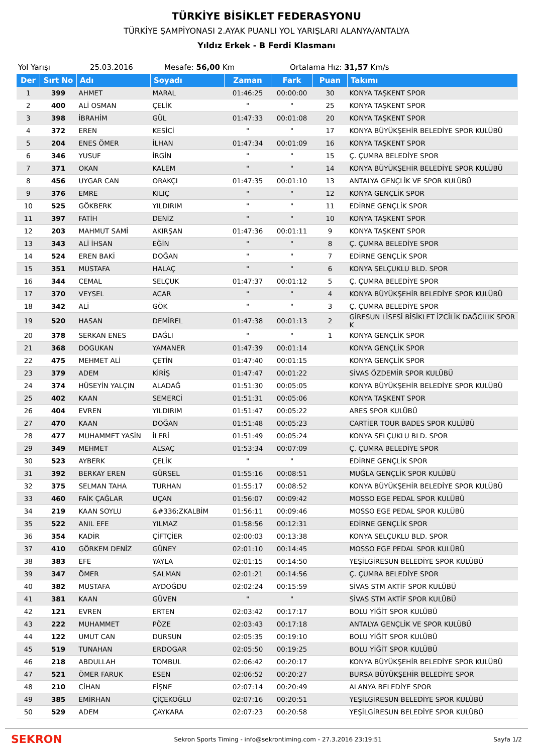TÜRKİYE BİSİKLET FEDERASYONU
TÜRKİYE ŞAMPİYONASI 2.AYAK PUANLI YOL YARIŞLARI ALANYA/ANTALYA
Yıldız Erkek - B Ferdi Klasmanı
Yol Yarışı 25.03.2016 Mesafe: 56,00 Km Ortalama Hız: 31,57 Km/s
| Der | Sırt No | Adı | Soyadı | Zaman | Fark | Puan | Takımı |
| --- | --- | --- | --- | --- | --- | --- | --- |
| 1 | 399 | AHMET | MARAL | 01:46:25 | 00:00:00 | 30 | KONYA TAŞKENT SPOR |
| 2 | 400 | ALİ OSMAN | ÇELİK | " | " | 25 | KONYA TAŞKENT SPOR |
| 3 | 398 | İBRAHİM | GÜL | 01:47:33 | 00:01:08 | 20 | KONYA TAŞKENT SPOR |
| 4 | 372 | EREN | KESİCİ | " | " | 17 | KONYA BÜYÜKŞEHİR BELEDİYE SPOR KULÜBÜ |
| 5 | 204 | ENES ÖMER | İLHAN | 01:47:34 | 00:01:09 | 16 | KONYA TAŞKENT SPOR |
| 6 | 346 | YUSUF | İRGİN | " | " | 15 | Ç. ÇUMRA BELEDİYE SPOR |
| 7 | 371 | OKAN | KALEM | " | " | 14 | KONYA BÜYÜKŞEHİR BELEDİYE SPOR KULÜBÜ |
| 8 | 456 | UYGAR CAN | ORAKÇI | 01:47:35 | 00:01:10 | 13 | ANTALYA GENÇLİK VE SPOR KULÜBÜ |
| 9 | 376 | EMRE | KILIÇ | " | " | 12 | KONYA GENÇLİK SPOR |
| 10 | 525 | GÖKBERK | YILDIRIM | " | " | 11 | EDİRNE GENÇLİK SPOR |
| 11 | 397 | FATİH | DENİZ | " | " | 10 | KONYA TAŞKENT SPOR |
| 12 | 203 | MAHMUT SAMİ | AKIRŞAN | 01:47:36 | 00:01:11 | 9 | KONYA TAŞKENT SPOR |
| 13 | 343 | ALİ İHSAN | EĞİN | " | " | 8 | Ç. ÇUMRA BELEDİYE SPOR |
| 14 | 524 | EREN BAKİ | DOĞAN | " | " | 7 | EDİRNE GENÇLİK SPOR |
| 15 | 351 | MUSTAFA | HALAÇ | " | " | 6 | KONYA SELÇUKLU BLD. SPOR |
| 16 | 344 | CEMAL | SELÇUK | 01:47:37 | 00:01:12 | 5 | Ç. ÇUMRA BELEDİYE SPOR |
| 17 | 370 | VEYSEL | ACAR | " | " | 4 | KONYA BÜYÜKŞEHİR BELEDİYE SPOR KULÜBÜ |
| 18 | 342 | ALİ | GÖK | " | " | 3 | Ç. ÇUMRA BELEDİYE SPOR |
| 19 | 520 | HASAN | DEMİREL | 01:47:38 | 00:01:13 | 2 | GİRESUN LİSESİ BİSİKLET İZCİLİK DAĞCILIK SPOR K |
| 20 | 378 | SERKAN ENES | DAĞLI | " | " | 1 | KONYA GENÇLİK SPOR |
| 21 | 368 | DOGUKAN | YAMANER | 01:47:39 | 00:01:14 | | KONYA GENÇLİK SPOR |
| 22 | 475 | MEHMET ALİ | ÇETİN | 01:47:40 | 00:01:15 | | KONYA GENÇLİK SPOR |
| 23 | 379 | ADEM | KİRİŞ | 01:47:47 | 00:01:22 | | SİVAS ÖZDEMİR SPOR KULÜBÜ |
| 24 | 374 | HÜSEYİN YALÇIN | ALADAĞ | 01:51:30 | 00:05:05 | | KONYA BÜYÜKŞEHİR BELEDİYE SPOR KULÜBÜ |
| 25 | 402 | KAAN | SEMERCİ | 01:51:31 | 00:05:06 | | KONYA TAŞKENT SPOR |
| 26 | 404 | EVREN | YILDIRIM | 01:51:47 | 00:05:22 | | ARES SPOR KULÜBÜ |
| 27 | 470 | KAAN | DOĞAN | 01:51:48 | 00:05:23 | | CARTİER TOUR BADES SPOR KULÜBÜ |
| 28 | 477 | MUHAMMET YASİN | İLERİ | 01:51:49 | 00:05:24 | | KONYA SELÇUKLU BLD. SPOR |
| 29 | 349 | MEHMET | ALSAÇ | 01:53:34 | 00:07:09 | | Ç. ÇUMRA BELEDİYE SPOR |
| 30 | 523 | AYBERK | ÇELİK | " | " | | EDİRNE GENÇLİK SPOR |
| 31 | 392 | BERKAY EREN | GÜRSEL | 01:55:16 | 00:08:51 | | MUĞLA GENÇLİK SPOR KULÜBÜ |
| 32 | 375 | SELMAN TAHA | TURHAN | 01:55:17 | 00:08:52 | | KONYA BÜYÜKŞEHİR BELEDİYE SPOR KULÜBÜ |
| 33 | 460 | FAİK ÇAĞLAR | UÇAN | 01:56:07 | 00:09:42 | | MOSSO EGE PEDAL SPOR KULÜBÜ |
| 34 | 219 | KAAN SOYLU | &#336;ZKALBİM | 01:56:11 | 00:09:46 | | MOSSO EGE PEDAL SPOR KULÜBÜ |
| 35 | 522 | ANIL EFE | YILMAZ | 01:58:56 | 00:12:31 | | EDİRNE GENÇLİK SPOR |
| 36 | 354 | KADİR | ÇİFTÇİER | 02:00:03 | 00:13:38 | | KONYA SELÇUKLU BLD. SPOR |
| 37 | 410 | GÖRKEM DENİZ | GÜNEY | 02:01:10 | 00:14:45 | | MOSSO EGE PEDAL SPOR KULÜBÜ |
| 38 | 383 | EFE | YAYLA | 02:01:15 | 00:14:50 | | YEŞİLGİRESUN BELEDİYE SPOR KULÜBÜ |
| 39 | 347 | ÖMER | SALMAN | 02:01:21 | 00:14:56 | | Ç. ÇUMRA BELEDİYE SPOR |
| 40 | 382 | MUSTAFA | AYDOĞDU | 02:02:24 | 00:15:59 | | SİVAS STM AKTİF SPOR KULÜBÜ |
| 41 | 381 | KAAN | GÜVEN | " | " | | SİVAS STM AKTİF SPOR KULÜBÜ |
| 42 | 121 | EVREN | ERTEN | 02:03:42 | 00:17:17 | | BOLU YİĞİT SPOR KULÜBÜ |
| 43 | 222 | MUHAMMET | PÖZE | 02:03:43 | 00:17:18 | | ANTALYA GENÇLİK VE SPOR KULÜBÜ |
| 44 | 122 | UMUT CAN | DURSUN | 02:05:35 | 00:19:10 | | BOLU YİĞİT SPOR KULÜBÜ |
| 45 | 519 | TUNAHAN | ERDOGAR | 02:05:50 | 00:19:25 | | BOLU YİĞİT SPOR KULÜBÜ |
| 46 | 218 | ABDULLAH | TOMBUL | 02:06:42 | 00:20:17 | | KONYA BÜYÜKŞEHİR BELEDİYE SPOR KULÜBÜ |
| 47 | 521 | ÖMER FARUK | ESEN | 02:06:52 | 00:20:27 | | BURSA BÜYÜKŞEHİR BELEDİYE SPOR |
| 48 | 210 | CİHAN | FİŞNE | 02:07:14 | 00:20:49 | | ALANYA BELEDİYE SPOR |
| 49 | 385 | EMİRHAN | ÇİÇEKOĞLU | 02:07:16 | 00:20:51 | | YEŞİLGİRESUN BELEDİYE SPOR KULÜBÜ |
| 50 | 529 | ADEM | ÇAYKARA | 02:07:23 | 00:20:58 | | YEŞİLGİRESUN BELEDİYE SPOR KULÜBÜ |
SEKRON Sekron Sports Timing - info@sekrontiming.com - 27.3.2016 23:19:51 Sayfa 1/2